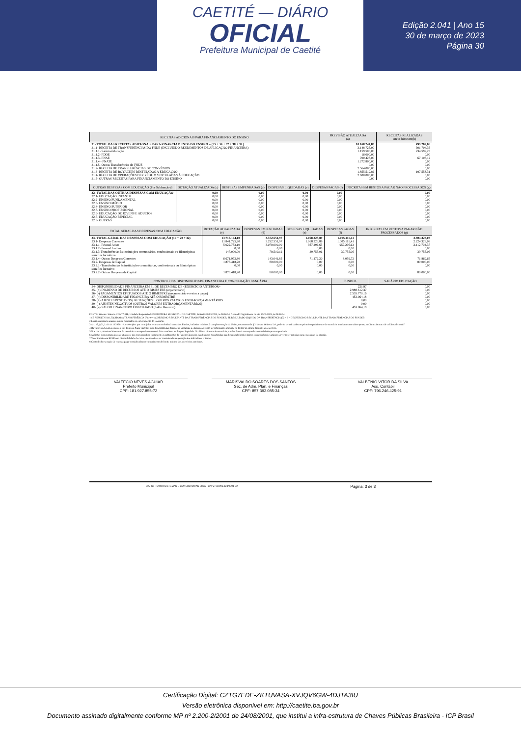CAETITÉ — DIÁRIO
OFICIAL
Prefeitura Municipal de Caetité
Edição 2.041 | Ano 15
30 de março de 2023
Página 30
| RECEITAS ADICIONAIS PARA FINANCIAMENTO DO ENSINO | PREVISÃO ATUALIZADA (a) | RECEITAS REALIZADAS Até o Bimestre(b) |
| --- | --- | --- |
| 31- TOTAL DAS RECEITAS ADICIONAIS PARA FINANCIAMENTO DO ENSINO = (35 + 36 + 37 + 38 + 39 ) | 10.168.244,86 | 499.262,66 |
| 31.1- RECEITA DE TRANSFERÊNCIAS DO FNDE (INCLUINDO RENDIMENTOS DE APLICAÇÃO FINANCEIRA) | 3.148.725,00 | 301.704,35 |
| 31.1.1- Salário-Educação | 1.159.500,00 | 234.599,23 |
| 31.1.2- PDDE | 16.000,00 | 0,00 |
| 31.1.3- PNAE | 700.425,00 | 67.105,12 |
| 31.1.4 - PNATE | 1.272.800,00 | 0,00 |
| 31.1.5- Outras Transferências do FNDE | 0,00 | 0,00 |
| 31.2- RECEITA DE TRANSFERÊNCIAS DE CONVÊNIOS | 2.564.000,00 | 0,00 |
| 31.3- RECEITA DE ROYALTIES DESTINADOS À EDUCAÇÃO | 1.855.519,86 | 197.558,31 |
| 31.4- RECEITA DE OPERAÇÕES DE CRÉDITO VINCULADAS À EDUCAÇÃO | 2.600.000,00 | 0,00 |
| 31.5- OUTRAS RECEITAS PARA FINANCIAMENTO DO ENSINO | 0,00 | 0,00 |
| OUTRAS DESPESAS COM EDUCAÇÃO (Por Subfunção)6 | DOTAÇÃO ATUALIZADA (c) | DESPESAS EMPENHADAS (d) | DESPESAS LIQUIDADAS (e) | DESPESAS PAGAS (f) | INSCRITAS EM RESTOS A PAGAR NÃO PROCESSADOS (g) |
| --- | --- | --- | --- | --- | --- |
| 32- TOTAL DAS OUTRAS DESPESAS COM EDUCAÇÃO | 0,00 | 0,00 | 0,00 | 0,00 | 0,00 |
| 32.1- EDUCAÇÃO INFANTIL | 0,00 | 0,00 | 0,00 | 0,00 | 0,00 |
| 32.2- ENSINO FUNDAMENTAL | 0,00 | 0,00 | 0,00 | 0,00 | 0,00 |
| 32.3- ENSINO MÉDIO | 0,00 | 0,00 | 0,00 | 0,00 | 0,00 |
| 32.4- ENSINO SUPERIOR | 0,00 | 0,00 | 0,00 | 0,00 | 0,00 |
| 32.5- ENSINO PROFISSIONAL | 0,00 | 0,00 | 0,00 | 0,00 | 0,00 |
| 32.6- EDUCAÇÃO DE JOVENS E ADULTOS | 0,00 | 0,00 | 0,00 | 0,00 | 0,00 |
| 32.7- EDUCAÇÃO ESPECIAL | 0,00 | 0,00 | 0,00 | 0,00 | 0,00 |
| 32.8- OUTRAS | 0,00 | 0,00 | 0,00 | 0,00 | 0,00 |
| TOTAL GERAL DAS DESPESAS COM EDUCAÇÃO | DOTAÇÃO ATUALIZADA (c) | DESPESAS EMPENHADAS (d) | DESPESAS LIQUIDADAS (e) | DESPESAS PAGAS (f) | INSCRITAS EM RESTOS A PAGAR NÃO PROCESSADOS (g) |
| --- | --- | --- | --- | --- | --- |
| 33- TOTAL GERAL DAS DESPESAS COM EDUCAÇÃO (10 + 20 + 32) | 13.715.144,10 | 3.372.551,97 | 1.068.223,89 | 1.005.111,41 | 2.304.328,08 |
| 33.1- Despesas Correntes | 11.841.725,90 | 3.292.551,97 | 1.068.223,89 | 1.005.111,41 | 2.224.328,08 |
| 33.1.1- Pessoal Ativo | 5.022.753,10 | 3.070.000,00 | 957.296,63 | 957.296,63 | 2.112.703,37 |
| 33.1.2- Pessoal Inativo | 0,00 | 0,00 | 0,00 | 0,00 | 0,00 |
| 33.1.3-Transferências às instituições comunitárias, confessionais ou filantrópicas sem fins lucrativos | 147.000,00 | 79.510,12 | 39.755,06 | 39.755,06 | 39.755,06 |
| 33.1.4- Outras Despesas Correntes | 6.671.972,80 | 143.041,85 | 71.172,20 | 8.059,72 | 71.869,65 |
| 33.2- Despesas de Capital | 1.873.418,20 | 80.000,00 | 0,00 | 0,00 | 80.000,00 |
| 33.2.1- Transferências às instituições comunitárias, confessionais ou filantrópicas sem fins lucrativo | 0,00 | 0,00 | 0,00 | 0,00 | 0,00 |
| 33.2.2- Outras Despesas de Capital | 1.873.418,20 | 80.000,00 | 0,00 | 0,00 | 80.000,00 |
| CONTROLE DA DISPONIBILIDADE FINANCEIRA E CONCILIAÇÃO BANCÁRIA | FUNDEB | SALÁRIO EDUCAÇÃO |
| --- | --- | --- |
| 34- DISPONIBILIDADE FINANCEIRA EM 31 DE DEZEMBRO DE <EXERCÍCIO ANTERIOR> | 221,97 | 0,00 |
| 35- (+) INGRESSO DE RECURSOS ATÉ O BIMESTRE (orçamentário) | 2.988.612,37 | 0,00 |
| 36- (-) PAGAMENTOS EFETUADOS ATÉ O BIMESTRE (orçamentário e restos a pagar) | 2.535.770,16 | 0,00 |
| 37- (=) DISPONIBILIDADE FINANCEIRA ATÉ O BIMESTRE | 453.064,18 | 0,00 |
| 38- (+) AJUSTES POSITIVOS ( RETENÇÕES E OUTROS VALORES EXTRAORÇAMENTÁRIOS | 0,00 | 0,00 |
| 39- (-) AJUSTES NEGATIVOS (OUTROS VALORES EXTRAORÇAMENTÁRIOS) | 0,00 | 0,00 |
| 40- (=) SALDO FINANCEIRO CONCILIADO (Saldo Bancário) | 453.064,18 | 0,00 |
FONTE: Sistema: Sistema CONTÁBIL, Unidade Responsável: PREFEITURA MUNICIPAL DE CAETITE, Emissão:30/03/2023, às 08:16:54, Assinado Digitalmente no dia 30/03/2023, às 08:16:54.
1 SE RESULTADO LÍQUIDO DA TRANSFERÊNCIA (7) > 0 = ACRÉSCIMO RESULTANTE DAS TRANSFERÊNCIAS DO FUNDEB, SE RESULTADO LÍQUIDO DA TRANSFERÊNCIA (7) < 0 = DECRÉSCIMO RESULTANTE DAS TRANSFERÊNCIAS DO FUNDEB
2 Limites mínimos anuais a serem cumpridos no encerramento do exercício.
3 Art. 25, § 3º, Lei 14.113/2020: “Até 10% (dez por cento) dos recursos recebidos à conta dos Fundos, inclusive relativos à complementação da União, nos termos do § 2º do art. 16 desta Lei, poderão ser utilizados no primeiro quadrimestre do exercício imediatamente subsequente, mediante abertura de crédito adicional.”
4 Os valores referentes à parcela dos Restos a Pagar inscritos sem disponibilidade financeira vinculada à educação deverão ser informados somente no RREO do último bimestre do exercício.
5 Nos cinco primeiros bimestres do exercício o acompanhamento será feito com base na despesa liquidada. No último bimestre do exercício, o valor deverá corresponder ao total da despesa empenhada.
6 As linhas representam áreas de atuação e não correspondem exatamente às subfunções da Função Educação. As despesas classificadas nas demais subfunções típicas e nas subfunções atípicas deverão ser rateadas para essas áreas de atuação.
7 Valor inscrito em RPNP sem disponibilidade de caixa, que não deve ser considerado na apuração dos indicadores e limites.
8 Controle da execução de restos a pagar considerados no cumprimento do limite mínimo dos exercícios anteriores.
VALTECIO NEVES AGUIAR
Prefeito Municipal
CPF: 181.927.855-72
MARISVALDO SOARES DOS SANTOS
Sec. de Adm. Plan. e Finanças
CPF: 857.393.085-34
VALBENIO VITOR DA SILVA
Ass. Contábil
CPF: 796.246.425-91
SIAFIC - FATOR SISTEMAS E CONSULTORIAS LTDA - CNPJ: 08.003.823/0001-82 Página: 3 de 3
Certificação Digital: CZTG7EDE-ZKTUVASA-XVJQV6GW-4DJTA3IU
Versão eletrônica disponível em: http://caetite.ba.gov.br
Documento assinado digitalmente conforme MP nº 2.200-2/2001 de 24/08/2001, que institui a infra-estrutura de Chaves Públicas Brasileira - ICP Brasil